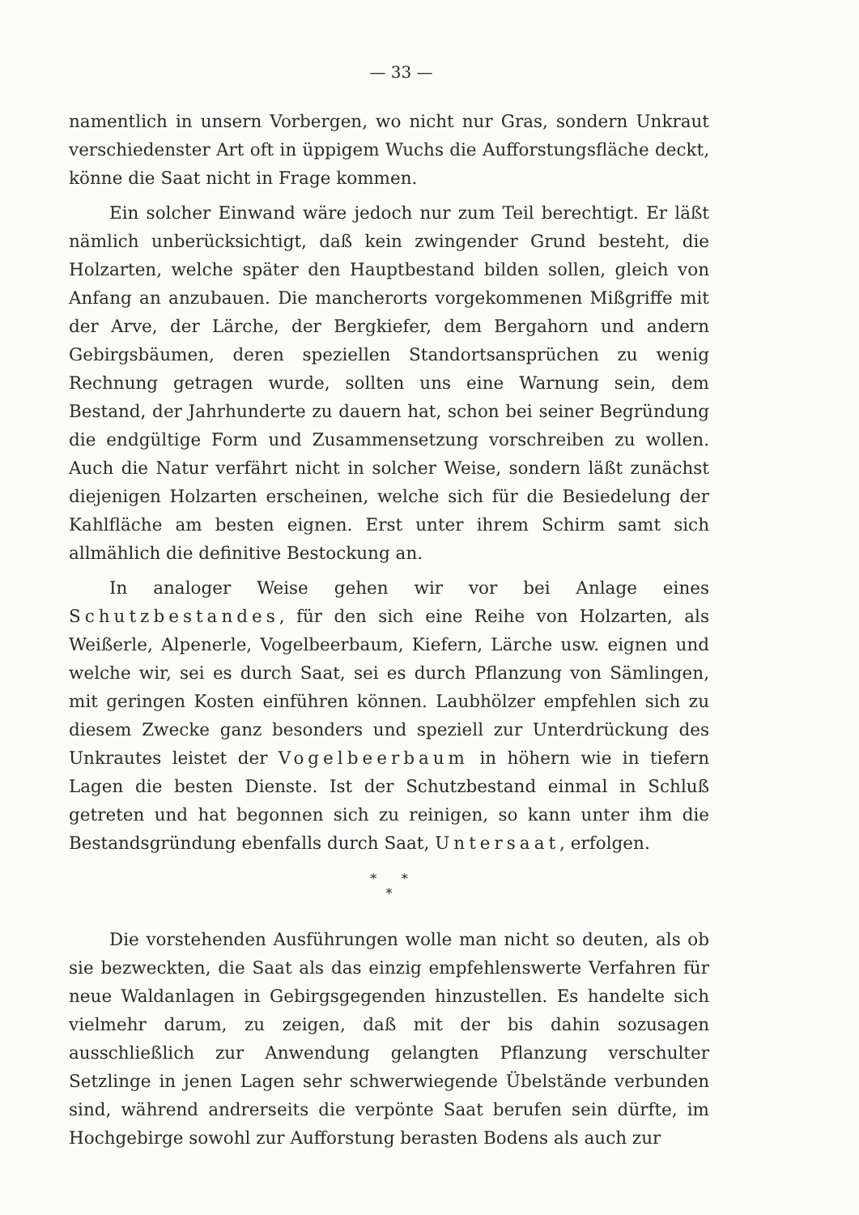— 33 —
namentlich in unsern Vorbergen, wo nicht nur Gras, sondern Unkraut verschiedenster Art oft in üppigem Wuchs die Aufforstungsfläche deckt, könne die Saat nicht in Frage kommen.
Ein solcher Einwand wäre jedoch nur zum Teil berechtigt. Er läßt nämlich unberücksichtigt, daß kein zwingender Grund besteht, die Holzarten, welche später den Hauptbestand bilden sollen, gleich von Anfang an anzubauen. Die mancherorts vorgekommenen Mißgriffe mit der Arve, der Lärche, der Bergkiefer, dem Bergahorn und andern Gebirgsbäumen, deren speziellen Standortsansprüchen zu wenig Rechnung getragen wurde, sollten uns eine Warnung sein, dem Bestand, der Jahrhunderte zu dauern hat, schon bei seiner Begründung die endgültige Form und Zusammensetzung vorschreiben zu wollen. Auch die Natur verfährt nicht in solcher Weise, sondern läßt zunächst diejenigen Holzarten erscheinen, welche sich für die Besiedelung der Kahlfläche am besten eignen. Erst unter ihrem Schirm samt sich allmählich die definitive Bestockung an.
In analoger Weise gehen wir vor bei Anlage eines Schutzbestandes, für den sich eine Reihe von Holzarten, als Weißerle, Alpenerle, Vogelbeerbaum, Kiefern, Lärche usw. eignen und welche wir, sei es durch Saat, sei es durch Pflanzung von Sämlingen, mit geringen Kosten einführen können. Laubhölzer empfehlen sich zu diesem Zwecke ganz besonders und speziell zur Unterdrückung des Unkrautes leistet der Vogelbeerbaum in höhern wie in tiefern Lagen die besten Dienste. Ist der Schutzbestand einmal in Schluß getreten und hat begonnen sich zu reinigen, so kann unter ihm die Bestandsgründung ebenfalls durch Saat, Untersaat, erfolgen.
* *
*
Die vorstehenden Ausführungen wolle man nicht so deuten, als ob sie bezweckten, die Saat als das einzig empfehlenswerte Verfahren für neue Waldanlagen in Gebirgsgegenden hinzustellen. Es handelte sich vielmehr darum, zu zeigen, daß mit der bis dahin sozusagen ausschließlich zur Anwendung gelangten Pflanzung verschulter Setzlinge in jenen Lagen sehr schwerwiegende Übelstände verbunden sind, während andrerseits die verpönte Saat berufen sein dürfte, im Hochgebirge sowohl zur Aufforstung berasten Bodens als auch zur